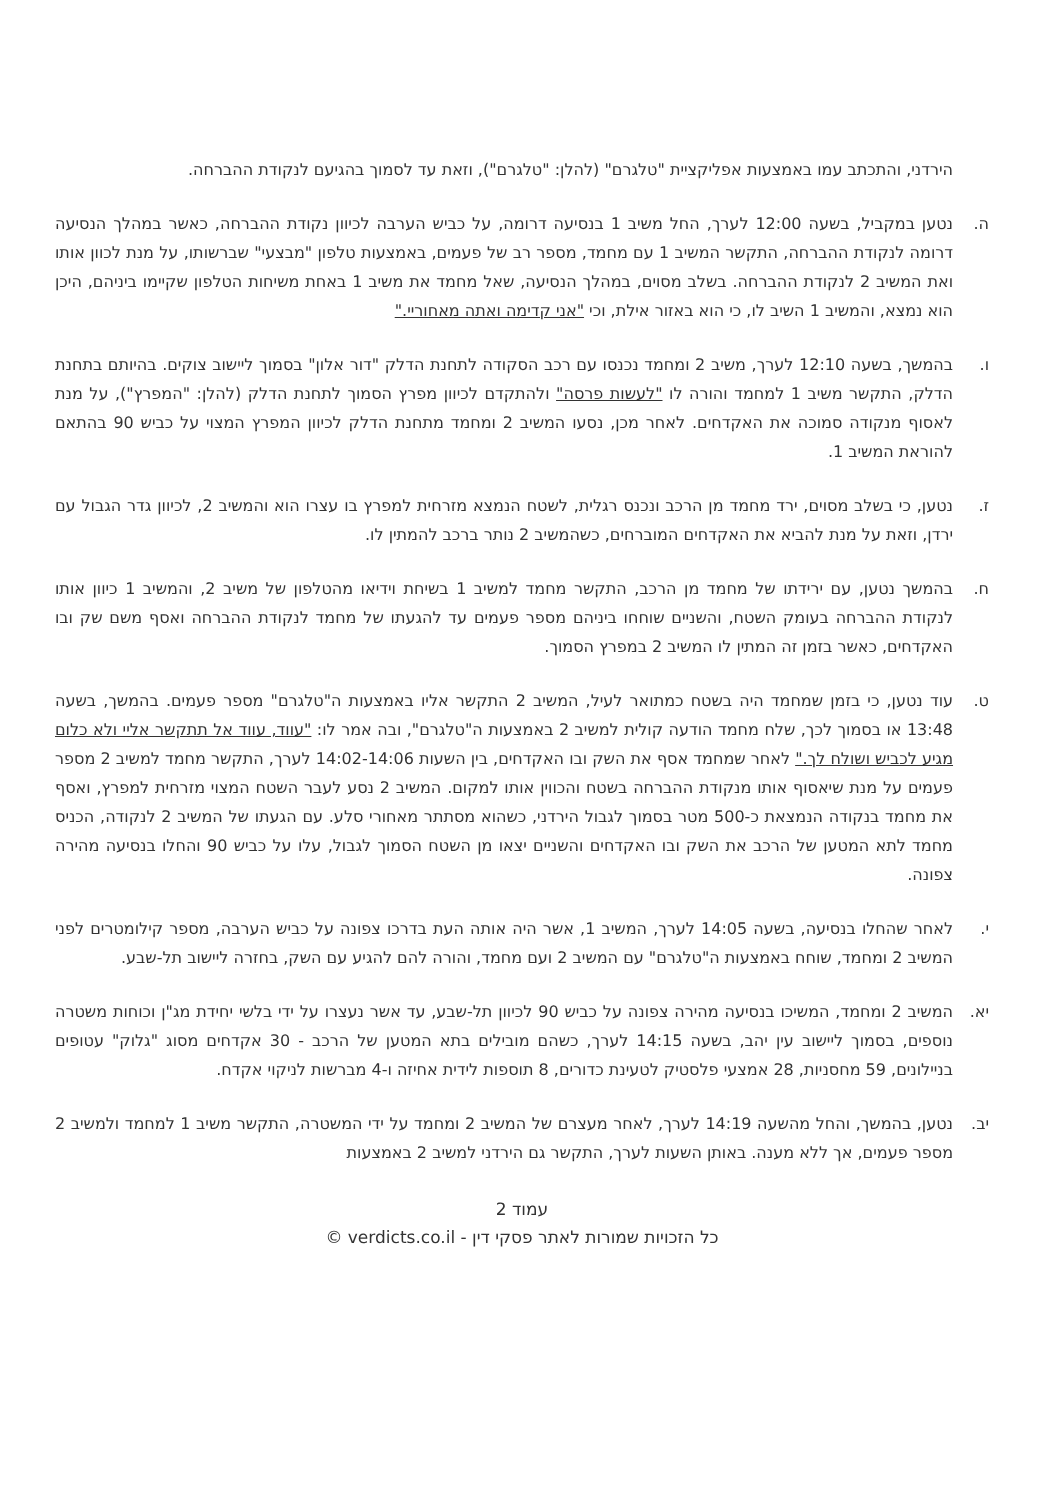הירדני, והתכתב עמו באמצעות אפליקציית "טלגרם" (להלן: "טלגרם"), וזאת עד לסמוך בהגיעם לנקודת ההברחה.
ה. נטען במקביל, בשעה 12:00 לערך, החל משיב 1 בנסיעה דרומה, על כביש הערבה לכיוון נקודת ההברחה, כאשר במהלך הנסיעה דרומה לנקודת ההברחה, התקשר המשיב 1 עם מחמד, מספר רב של פעמים, באמצעות טלפון "מבצעי" שברשותו, על מנת לכוון אותו ואת המשיב 2 לנקודת ההברחה. בשלב מסוים, במהלך הנסיעה, שאל מחמד את משיב 1 באחת משיחות הטלפון שקיימו ביניהם, היכן הוא נמצא, והמשיב 1 השיב לו, כי הוא באזור אילת, וכי "אני קדימה ואתה מאחוריי."
ו. בהמשך, בשעה 12:10 לערך, משיב 2 ומחמד נכנסו עם רכב הסקודה לתחנת הדלק "דור אלון" בסמוך ליישוב צוקים. בהיותם בתחנת הדלק, התקשר משיב 1 למחמד והורה לו "לעשות פרסה" ולהתקדם לכיוון מפרץ הסמוך לתחנת הדלק (להלן: "המפרץ"), על מנת לאסוף מנקודה סמוכה את האקדחים. לאחר מכן, נסעו המשיב 2 ומחמד מתחנת הדלק לכיוון המפרץ המצוי על כביש 90 בהתאם להוראת המשיב 1.
ז. נטען, כי בשלב מסוים, ירד מחמד מן הרכב ונכנס רגלית, לשטח הנמצא מזרחית למפרץ בו עצרו הוא והמשיב 2, לכיוון גדר הגבול עם ירדן, וזאת על מנת להביא את האקדחים המוברחים, כשהמשיב 2 נותר ברכב להמתין לו.
ח. בהמשך נטען, עם ירידתו של מחמד מן הרכב, התקשר מחמד למשיב 1 בשיחת וידיאו מהטלפון של משיב 2, והמשיב 1 כיוון אותו לנקודת ההברחה בעומק השטח, והשניים שוחחו ביניהם מספר פעמים עד להגעתו של מחמד לנקודת ההברחה ואסף משם שק ובו האקדחים, כאשר בזמן זה המתין לו המשיב 2 במפרץ הסמוך.
ט. עוד נטען, כי בזמן שמחמד היה בשטח כמתואר לעיל, המשיב 2 התקשר אליו באמצעות ה"טלגרם" מספר פעמים. בהמשך, בשעה 13:48 או בסמוך לכך, שלח מחמד הודעה קולית למשיב 2 באמצעות ה"טלגרם", ובה אמר לו: "עווד, עווד אל תתקשר אליי ולא כלום מגיע לכביש ושולח לך." לאחר שמחמד אסף את השק ובו האקדחים, בין השעות 14:02-14:06 לערך, התקשר מחמד למשיב 2 מספר פעמים על מנת שיאסוף אותו מנקודת ההברחה בשטח והכווין אותו למקום. המשיב 2 נסע לעבר השטח המצוי מזרחית למפרץ, ואסף את מחמד בנקודה הנמצאת כ-500 מטר בסמוך לגבול הירדני, כשהוא מסתתר מאחורי סלע. עם הגעתו של המשיב 2 לנקודה, הכניס מחמד לתא המטען של הרכב את השק ובו האקדחים והשניים יצאו מן השטח הסמוך לגבול, עלו על כביש 90 והחלו בנסיעה מהירה צפונה.
י. לאחר שהחלו בנסיעה, בשעה 14:05 לערך, המשיב 1, אשר היה אותה העת בדרכו צפונה על כביש הערבה, מספר קילומטרים לפני המשיב 2 ומחמד, שוחח באמצעות ה"טלגרם" עם המשיב 2 ועם מחמד, והורה להם להגיע עם השק, בחזרה ליישוב תל-שבע.
יא. המשיב 2 ומחמד, המשיכו בנסיעה מהירה צפונה על כביש 90 לכיוון תל-שבע, עד אשר נעצרו על ידי בלשי יחידת מג"ן וכוחות משטרה נוספים, בסמוך ליישוב עין יהב, בשעה 14:15 לערך, כשהם מובילים בתא המטען של הרכב - 30 אקדחים מסוג "גלוק" עטופים בניילונים, 59 מחסניות, 28 אמצעי פלסטיק לטעינת כדורים, 8 תוספות לידית אחיזה ו-4 מברשות לניקוי אקדח.
יב. נטען, בהמשך, והחל מהשעה 14:19 לערך, לאחר מעצרם של המשיב 2 ומחמד על ידי המשטרה, התקשר משיב 1 למחמד ולמשיב 2 מספר פעמים, אך ללא מענה. באותן השעות לערך, התקשר גם הירדני למשיב 2 באמצעות
עמוד 2
כל הזכויות שמורות לאתר פסקי דין - verdicts.co.il ©